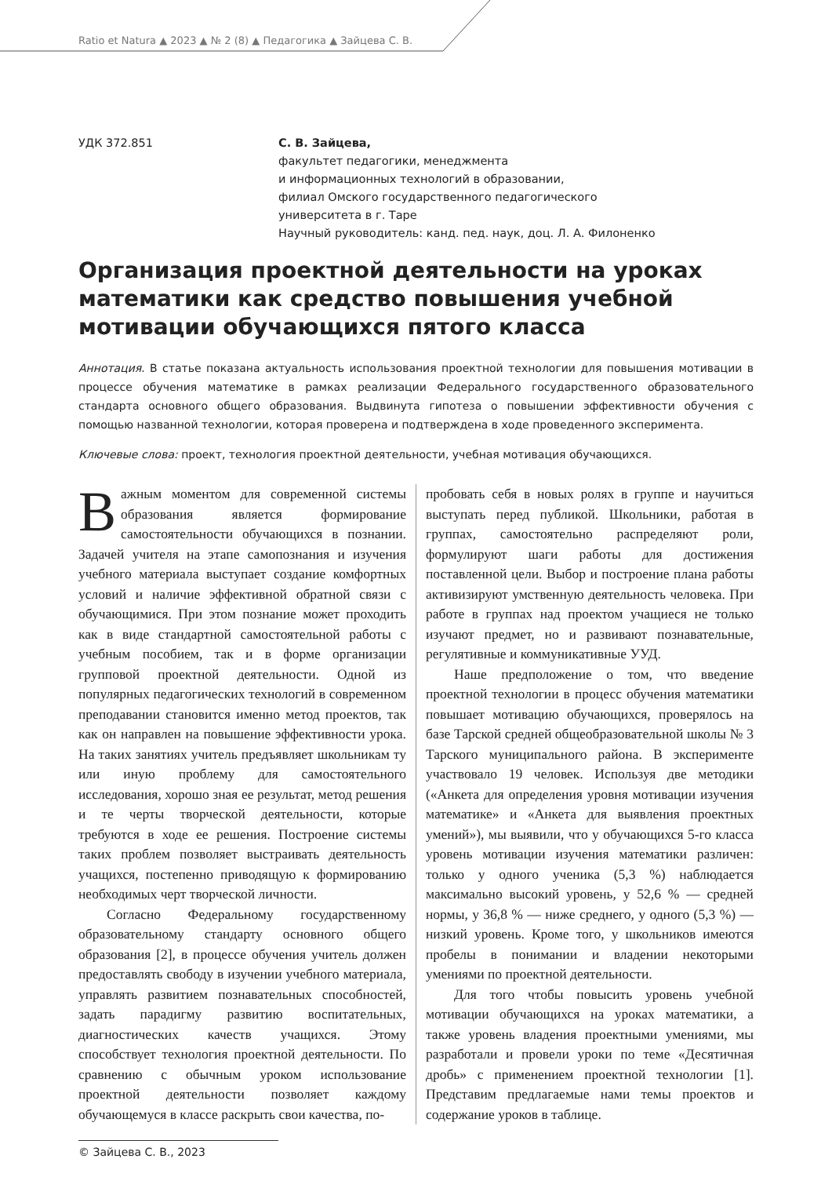Ratio et Natura ▲ 2023 ▲ № 2 (8) ▲ Педагогика ▲ Зайцева С. В.
УДК 372.851 С. В. Зайцева,
факультет педагогики, менеджмента
и информационных технологий в образовании,
филиал Омского государственного педагогического
университета в г. Таре
Научный руководитель: канд. пед. наук, доц. Л. А. Филоненко
Организация проектной деятельности на уроках математики как средство повышения учебной мотивации обучающихся пятого класса
Аннотация. В статье показана актуальность использования проектной технологии для повышения мотивации в процессе обучения математике в рамках реализации Федерального государственного образовательного стандарта основного общего образования. Выдвинута гипотеза о повышении эффективности обучения с помощью названной технологии, которая проверена и подтверждена в ходе проведенного эксперимента.
Ключевые слова: проект, технология проектной деятельности, учебная мотивация обучающихся.
Важным моментом для современной системы образования является формирование самостоятельности обучающихся в познании. Задачей учителя на этапе самопознания и изучения учебного материала выступает создание комфортных условий и наличие эффективной обратной связи с обучающимися. При этом познание может проходить как в виде стандартной самостоятельной работы с учебным пособием, так и в форме организации групповой проектной деятельности. Одной из популярных педагогических технологий в современном преподавании становится именно метод проектов, так как он направлен на повышение эффективности урока. На таких занятиях учитель предъявляет школьникам ту или иную проблему для самостоятельного исследования, хорошо зная ее результат, метод решения и те черты творческой деятельности, которые требуются в ходе ее решения. Построение системы таких проблем позволяет выстраивать деятельность учащихся, постепенно приводящую к формированию необходимых черт творческой личности.
Согласно Федеральному государственному образовательному стандарту основного общего образования [2], в процессе обучения учитель должен предоставлять свободу в изучении учебного материала, управлять развитием познавательных способностей, задать парадигму развитию воспитательных, диагностических качеств учащихся. Этому способствует технология проектной деятельности. По сравнению с обычным уроком использование проектной деятельности позволяет каждому обучающемуся в классе раскрыть свои качества, по-
пробовать себя в новых ролях в группе и научиться выступать перед публикой. Школьники, работая в группах, самостоятельно распределяют роли, формулируют шаги работы для достижения поставленной цели. Выбор и построение плана работы активизируют умственную деятельность человека. При работе в группах над проектом учащиеся не только изучают предмет, но и развивают познавательные, регулятивные и коммуникативные УУД.
Наше предположение о том, что введение проектной технологии в процесс обучения математики повышает мотивацию обучающихся, проверялось на базе Тарской средней общеобразовательной школы № 3 Тарского муниципального района. В эксперименте участвовало 19 человек. Используя две методики («Анкета для определения уровня мотивации изучения математике» и «Анкета для выявления проектных умений»), мы выявили, что у обучающихся 5-го класса уровень мотивации изучения математики различен: только у одного ученика (5,3 %) наблюдается максимально высокий уровень, у 52,6 % — средней нормы, у 36,8 % — ниже среднего, у одного (5,3 %) — низкий уровень. Кроме того, у школьников имеются пробелы в понимании и владении некоторыми умениями по проектной деятельности.
Для того чтобы повысить уровень учебной мотивации обучающихся на уроках математики, а также уровень владения проектными умениями, мы разработали и провели уроки по теме «Десятичная дробь» с применением проектной технологии [1]. Представим предлагаемые нами темы проектов и содержание уроков в таблице.
© Зайцева С. В., 2023